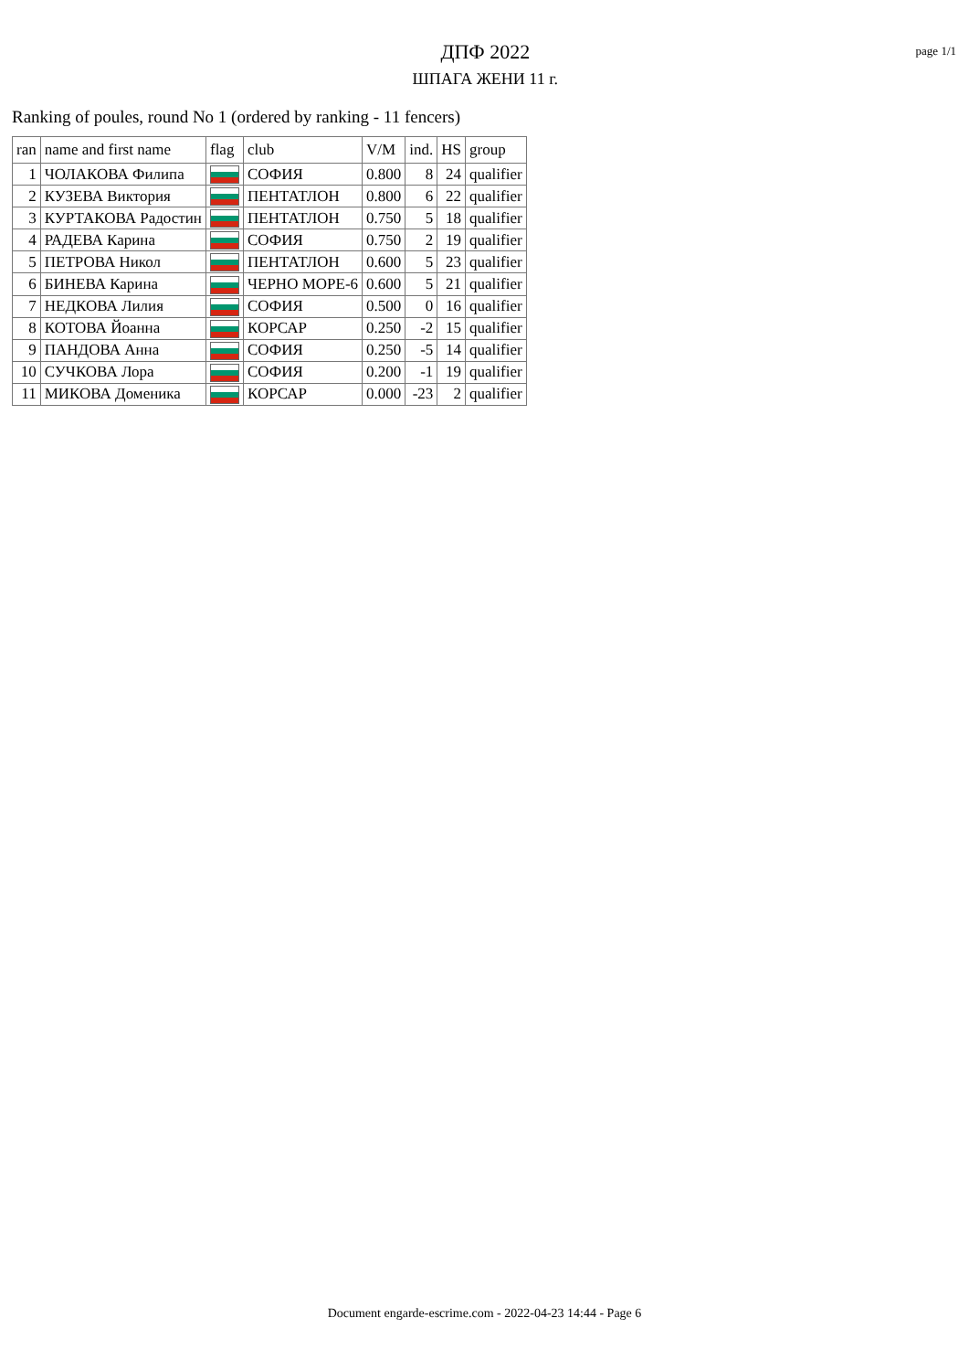ДПФ 2022
ШПАГА ЖЕНИ 11 г.
page 1/1
Ranking of poules, round No 1 (ordered by ranking - 11 fencers)
| ran | name and first name | flag | club | V/M | ind. | HS | group |
| --- | --- | --- | --- | --- | --- | --- | --- |
| 1 | ЧОЛАКОВА Филипа | | СОФИЯ | 0.800 | 8 | 24 | qualifier |
| 2 | КУЗЕВА Виктория | | ПЕНТАТЛОН | 0.800 | 6 | 22 | qualifier |
| 3 | КУРТАКОВА Радостин | | ПЕНТАТЛОН | 0.750 | 5 | 18 | qualifier |
| 4 | РАДЕВА Карина | | СОФИЯ | 0.750 | 2 | 19 | qualifier |
| 5 | ПЕТРОВА Никол | | ПЕНТАТЛОН | 0.600 | 5 | 23 | qualifier |
| 6 | БИНЕВА Карина | | ЧЕРНО МОРЕ-6 | 0.600 | 5 | 21 | qualifier |
| 7 | НЕДКОВА Лилия | | СОФИЯ | 0.500 | 0 | 16 | qualifier |
| 8 | КОТОВА Йоанна | | КОРСАР | 0.250 | -2 | 15 | qualifier |
| 9 | ПАНДОВА Анна | | СОФИЯ | 0.250 | -5 | 14 | qualifier |
| 10 | СУЧКОВА Лора | | СОФИЯ | 0.200 | -1 | 19 | qualifier |
| 11 | МИКОВА Доменика | | КОРСАР | 0.000 | -23 | 2 | qualifier |
Document engarde-escrime.com - 2022-04-23 14:44 - Page 6